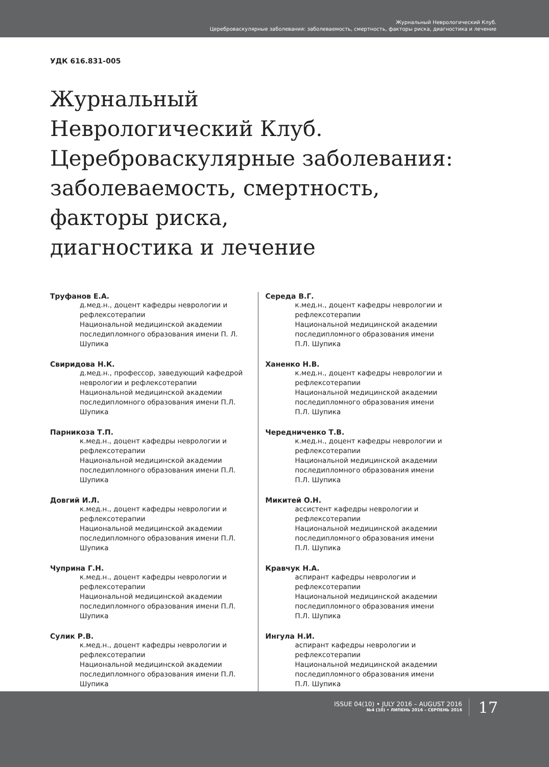Журнальный Неврологический Клуб.
Цереброваскулярные заболевания: заболеваемость, смертность, факторы риска, диагностика и лечение
УДК 616.831-005
Журнальный
Неврологический Клуб.
Цереброваскулярные заболевания:
заболеваемость, смертность,
факторы риска,
диагностика и лечение
Труфанов Е.А.
д.мед.н., доцент кафедры неврологии и рефлексотерапии
Национальной медицинской академии последипломного образования имени П. Л. Шупика
Свиридова Н.К.
д.мед.н., профессор, заведующий кафедрой неврологии и рефлексотерапии
Национальной медицинской академии последипломного образования имени П.Л. Шупика
Парникоза Т.П.
к.мед.н., доцент кафедры неврологии и рефлексотерапии
Национальной медицинской академии последипломного образования имени П.Л. Шупика
Довгий И.Л.
к.мед.н., доцент кафедры неврологии и рефлексотерапии
Национальной медицинской академии последипломного образования имени П.Л. Шупика
Чуприна Г.Н.
к.мед.н., доцент кафедры неврологии и рефлексотерапии
Национальной медицинской академии последипломного образования имени П.Л. Шупика
Сулик Р.В.
к.мед.н., доцент кафедры неврологии и рефлексотерапии
Национальной медицинской академии последипломного образования имени П.Л. Шупика
Середа В.Г.
к.мед.н., доцент кафедры неврологии и рефлексотерапии
Национальной медицинской академии последипломного образования имени П.Л. Шупика
Ханенко Н.В.
к.мед.н., доцент кафедры неврологии и рефлексотерапии
Национальной медицинской академии последипломного образования имени П.Л. Шупика
Чередниченко Т.В.
к.мед.н., доцент кафедры неврологии и рефлексотерапии
Национальной медицинской академии последипломного образования имени П.Л. Шупика
Микитей О.Н.
ассистент кафедры неврологии и рефлексотерапии
Национальной медицинской академии последипломного образования имени П.Л. Шупика
Кравчук Н.А.
аспирант кафедры неврологии и рефлексотерапии
Национальной медицинской академии последипломного образования имени П.Л. Шупика
Ингула Н.И.
аспирант кафедры неврологии и рефлексотерапии
Национальной медицинской академии последипломного образования имени П.Л. Шупика
ISSUE 04(10) • JULY 2016 – AUGUST 2016
№4 (10) • ЛИПЕНЬ 2016 – СЕРПЕНЬ 2016
17